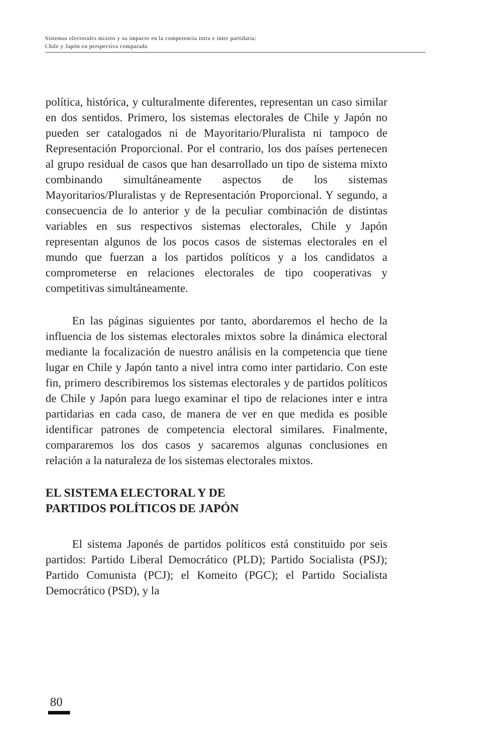Sistemas electorales mixtos y su impacto en la competencia intra e inter partidaria:
Chile y Japón en perspectiva comparada
política, histórica, y culturalmente diferentes, representan un caso similar en dos sentidos. Primero, los sistemas electorales de Chile y Japón no pueden ser catalogados ni de Mayoritario/Pluralista ni tampoco de Representación Proporcional. Por el contrario, los dos países pertenecen al grupo residual de casos que han desarrollado un tipo de sistema mixto combinando simultáneamente aspectos de los sistemas Mayoritarios/Pluralistas y de Representación Proporcional. Y segundo, a consecuencia de lo anterior y de la peculiar combinación de distintas variables en sus respectivos sistemas electorales, Chile y Japón representan algunos de los pocos casos de sistemas electorales en el mundo que fuerzan a los partidos políticos y a los candidatos a comprometerse en relaciones electorales de tipo cooperativas y competitivas simultáneamente.
En las páginas siguientes por tanto, abordaremos el hecho de la influencia de los sistemas electorales mixtos sobre la dinámica electoral mediante la focalización de nuestro análisis en la competencia que tiene lugar en Chile y Japón tanto a nivel intra como inter partidario. Con este fin, primero describiremos los sistemas electorales y de partidos políticos de Chile y Japón para luego examinar el tipo de relaciones inter e intra partidarias en cada caso, de manera de ver en que medida es posible identificar patrones de competencia electoral similares. Finalmente, compararemos los dos casos y sacaremos algunas conclusiones en relación a la naturaleza de los sistemas electorales mixtos.
EL SISTEMA ELECTORAL Y DE
PARTIDOS POLÍTICOS DE JAPÓN
El sistema Japonés de partidos políticos está constituido por seis partidos: Partido Liberal Democrático (PLD); Partido Socialista (PSJ); Partido Comunista (PCJ); el Komeito (PGC); el Partido Socialista Democrático (PSD), y la
80